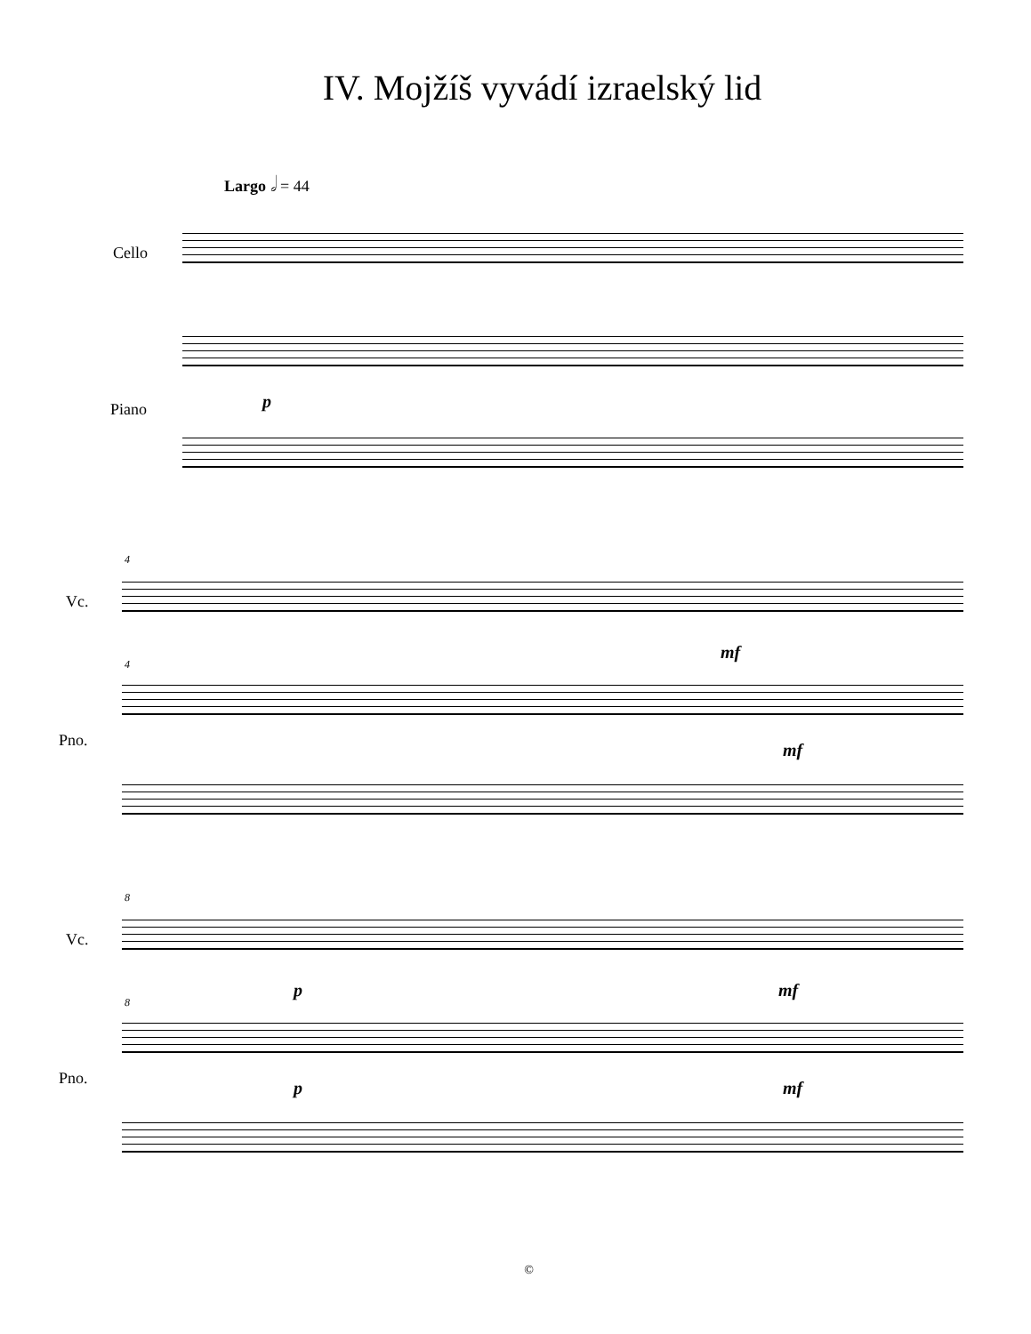IV. Mojžíš vyvádí izraelský lid
Largo 𝅗𝅥 = 44
Cello
Piano p
4
Vc.
mf
4
Pno. mf
8
Vc.
p mf
8
Pno. p mf
©